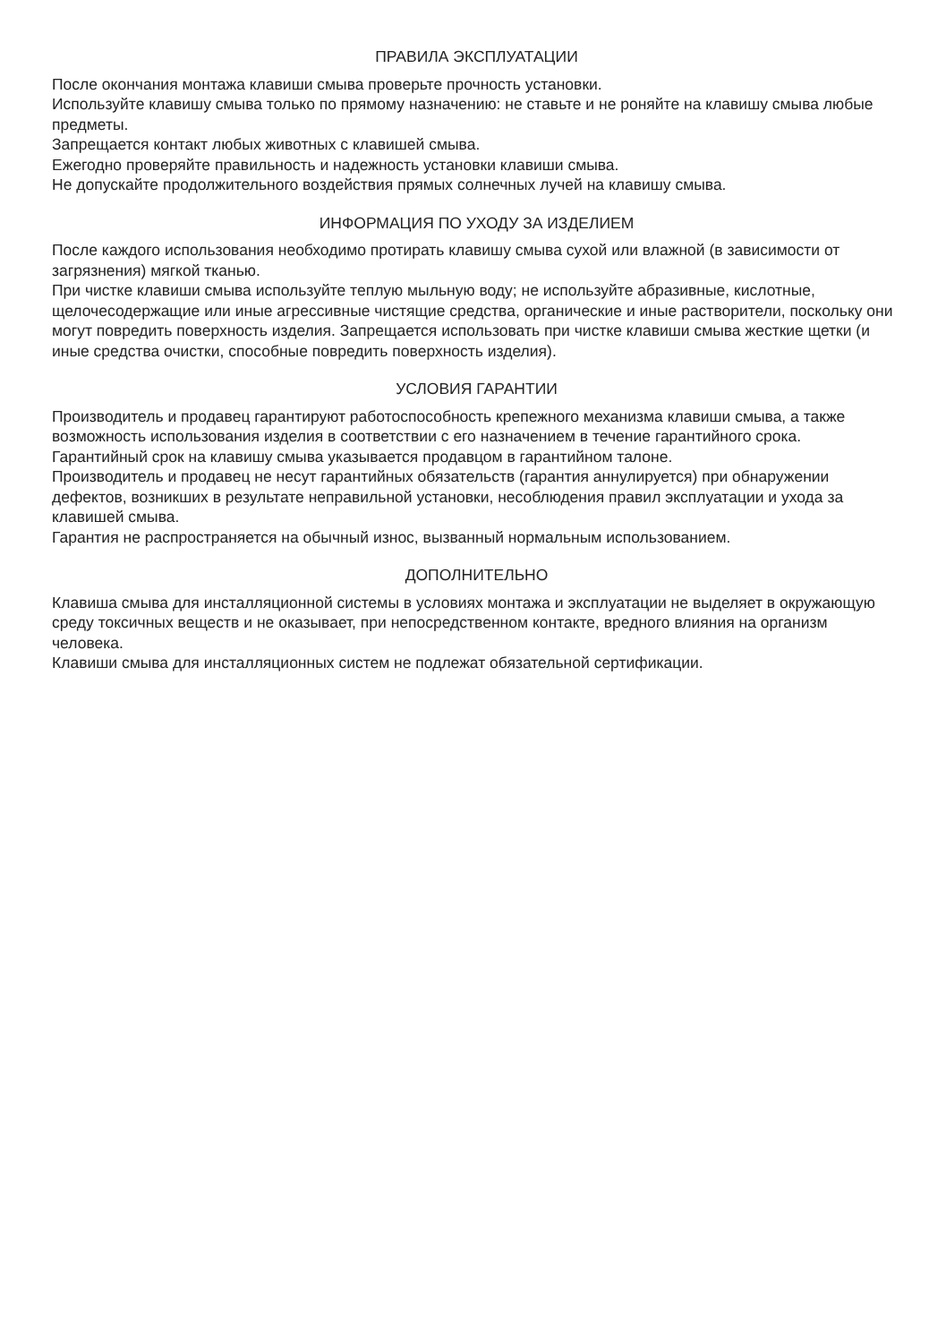ПРАВИЛА ЭКСПЛУАТАЦИИ
После окончания монтажа клавиши смыва проверьте прочность установки.
Используйте клавишу смыва только по прямому назначению: не ставьте и не роняйте на клавишу смыва любые предметы.
Запрещается контакт любых животных с клавишей смыва.
Ежегодно проверяйте правильность и надежность установки клавиши смыва.
Не допускайте продолжительного воздействия прямых солнечных лучей на клавишу смыва.
ИНФОРМАЦИЯ ПО УХОДУ ЗА ИЗДЕЛИЕМ
После каждого использования необходимо протирать клавишу смыва сухой или влажной (в зависимости от загрязнения) мягкой тканью.
При чистке клавиши смыва используйте теплую мыльную воду; не используйте абразивные, кислотные, щелочесодержащие или иные агрессивные чистящие средства, органические и иные растворители, поскольку они могут повредить поверхность изделия. Запрещается использовать при чистке клавиши смыва жесткие щетки (и иные средства очистки, способные повредить поверхность изделия).
УСЛОВИЯ ГАРАНТИИ
Производитель и продавец гарантируют работоспособность крепежного механизма клавиши смыва, а также возможность использования изделия в соответствии с его назначением в течение гарантийного срока.
Гарантийный срок на клавишу смыва указывается продавцом в гарантийном талоне.
Производитель и продавец не несут гарантийных обязательств (гарантия аннулируется) при обнаружении дефектов, возникших в результате неправильной установки, несоблюдения правил эксплуатации и ухода за клавишей смыва.
Гарантия не распространяется на обычный износ, вызванный нормальным использованием.
ДОПОЛНИТЕЛЬНО
Клавиша смыва для инсталляционной системы в условиях монтажа и эксплуатации не выделяет в окружающую среду токсичных веществ и не оказывает, при непосредственном контакте, вредного влияния на организм человека.
Клавиши смыва для инсталляционных систем не подлежат обязательной сертификации.